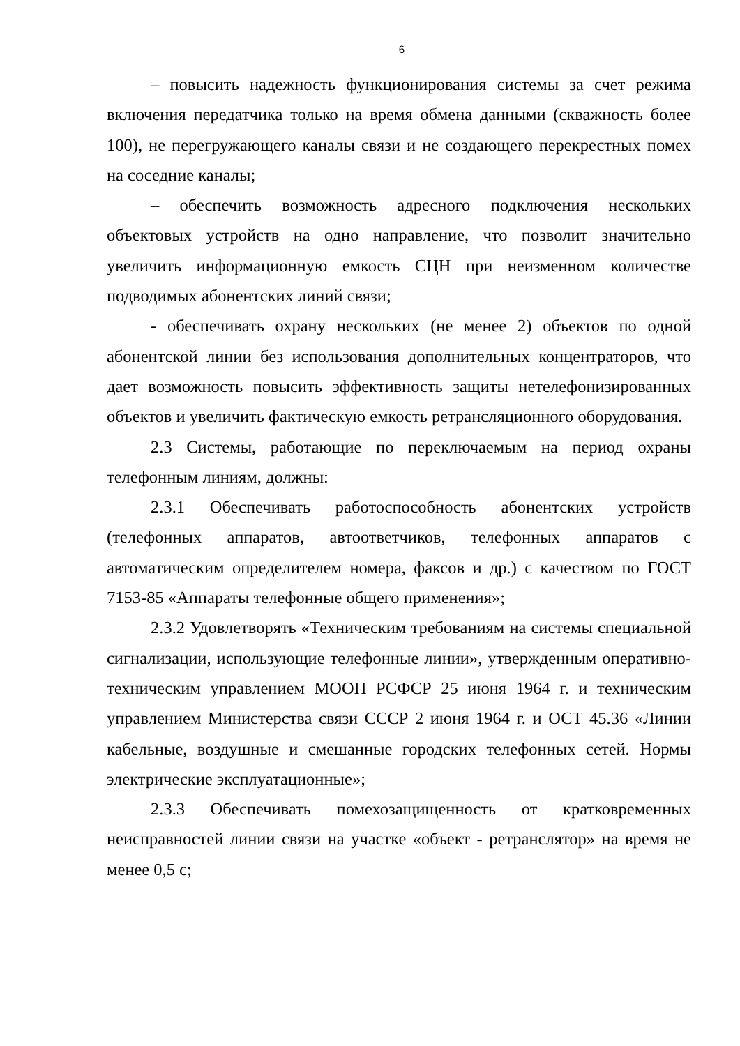6
– повысить надежность функционирования системы за счет режима включения передатчика только на время обмена данными (скважность более 100), не перегружающего каналы связи и не создающего перекрестных помех на соседние каналы;
– обеспечить возможность адресного подключения нескольких объектовых устройств на одно направление, что позволит значительно увеличить информационную емкость СЦН при неизменном количестве подводимых абонентских линий связи;
- обеспечивать охрану нескольких (не менее 2) объектов по одной абонентской линии без использования дополнительных концентраторов, что дает возможность повысить эффективность защиты нетелефонизированных объектов и увеличить фактическую емкость ретрансляционного оборудования.
2.3 Системы, работающие по переключаемым на период охраны телефонным линиям, должны:
2.3.1 Обеспечивать работоспособность абонентских устройств (телефонных аппаратов, автоответчиков, телефонных аппаратов с автоматическим определителем номера, факсов и др.) с качеством по ГОСТ 7153-85 «Аппараты телефонные общего применения»;
2.3.2 Удовлетворять «Техническим требованиям на системы специальной сигнализации, использующие телефонные линии», утвержденным оперативно-техническим управлением МООП РСФСР 25 июня 1964 г. и техническим управлением Министерства связи СССР 2 июня 1964 г. и ОСТ 45.36 «Линии кабельные, воздушные и смешанные городских телефонных сетей. Нормы электрические эксплуатационные»;
2.3.3 Обеспечивать помехозащищенность от кратковременных неисправностей линии связи на участке «объект - ретранслятор» на время не менее 0,5 с;